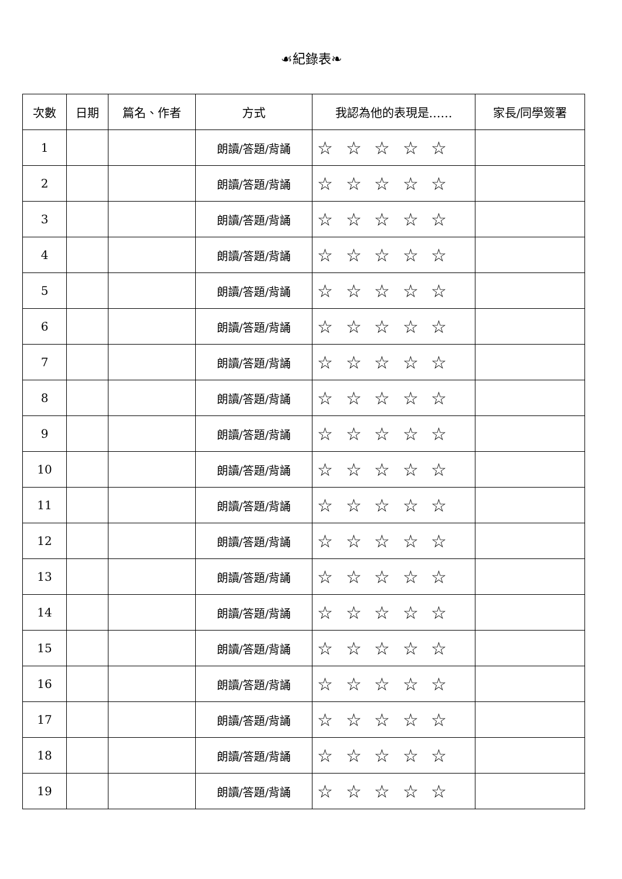☙紀錄表❧
| 次數 | 日期 | 篇名、作者 | 方式 | 我認為他的表現是…… | 家長/同學簽署 |
| --- | --- | --- | --- | --- | --- |
| 1 | | | 朗讀/答題/背誦 | ☆ ☆ ☆ ☆ ☆ | |
| 2 | | | 朗讀/答題/背誦 | ☆ ☆ ☆ ☆ ☆ | |
| 3 | | | 朗讀/答題/背誦 | ☆ ☆ ☆ ☆ ☆ | |
| 4 | | | 朗讀/答題/背誦 | ☆ ☆ ☆ ☆ ☆ | |
| 5 | | | 朗讀/答題/背誦 | ☆ ☆ ☆ ☆ ☆ | |
| 6 | | | 朗讀/答題/背誦 | ☆ ☆ ☆ ☆ ☆ | |
| 7 | | | 朗讀/答題/背誦 | ☆ ☆ ☆ ☆ ☆ | |
| 8 | | | 朗讀/答題/背誦 | ☆ ☆ ☆ ☆ ☆ | |
| 9 | | | 朗讀/答題/背誦 | ☆ ☆ ☆ ☆ ☆ | |
| 10 | | | 朗讀/答題/背誦 | ☆ ☆ ☆ ☆ ☆ | |
| 11 | | | 朗讀/答題/背誦 | ☆ ☆ ☆ ☆ ☆ | |
| 12 | | | 朗讀/答題/背誦 | ☆ ☆ ☆ ☆ ☆ | |
| 13 | | | 朗讀/答題/背誦 | ☆ ☆ ☆ ☆ ☆ | |
| 14 | | | 朗讀/答題/背誦 | ☆ ☆ ☆ ☆ ☆ | |
| 15 | | | 朗讀/答題/背誦 | ☆ ☆ ☆ ☆ ☆ | |
| 16 | | | 朗讀/答題/背誦 | ☆ ☆ ☆ ☆ ☆ | |
| 17 | | | 朗讀/答題/背誦 | ☆ ☆ ☆ ☆ ☆ | |
| 18 | | | 朗讀/答題/背誦 | ☆ ☆ ☆ ☆ ☆ | |
| 19 | | | 朗讀/答題/背誦 | ☆ ☆ ☆ ☆ ☆ | |